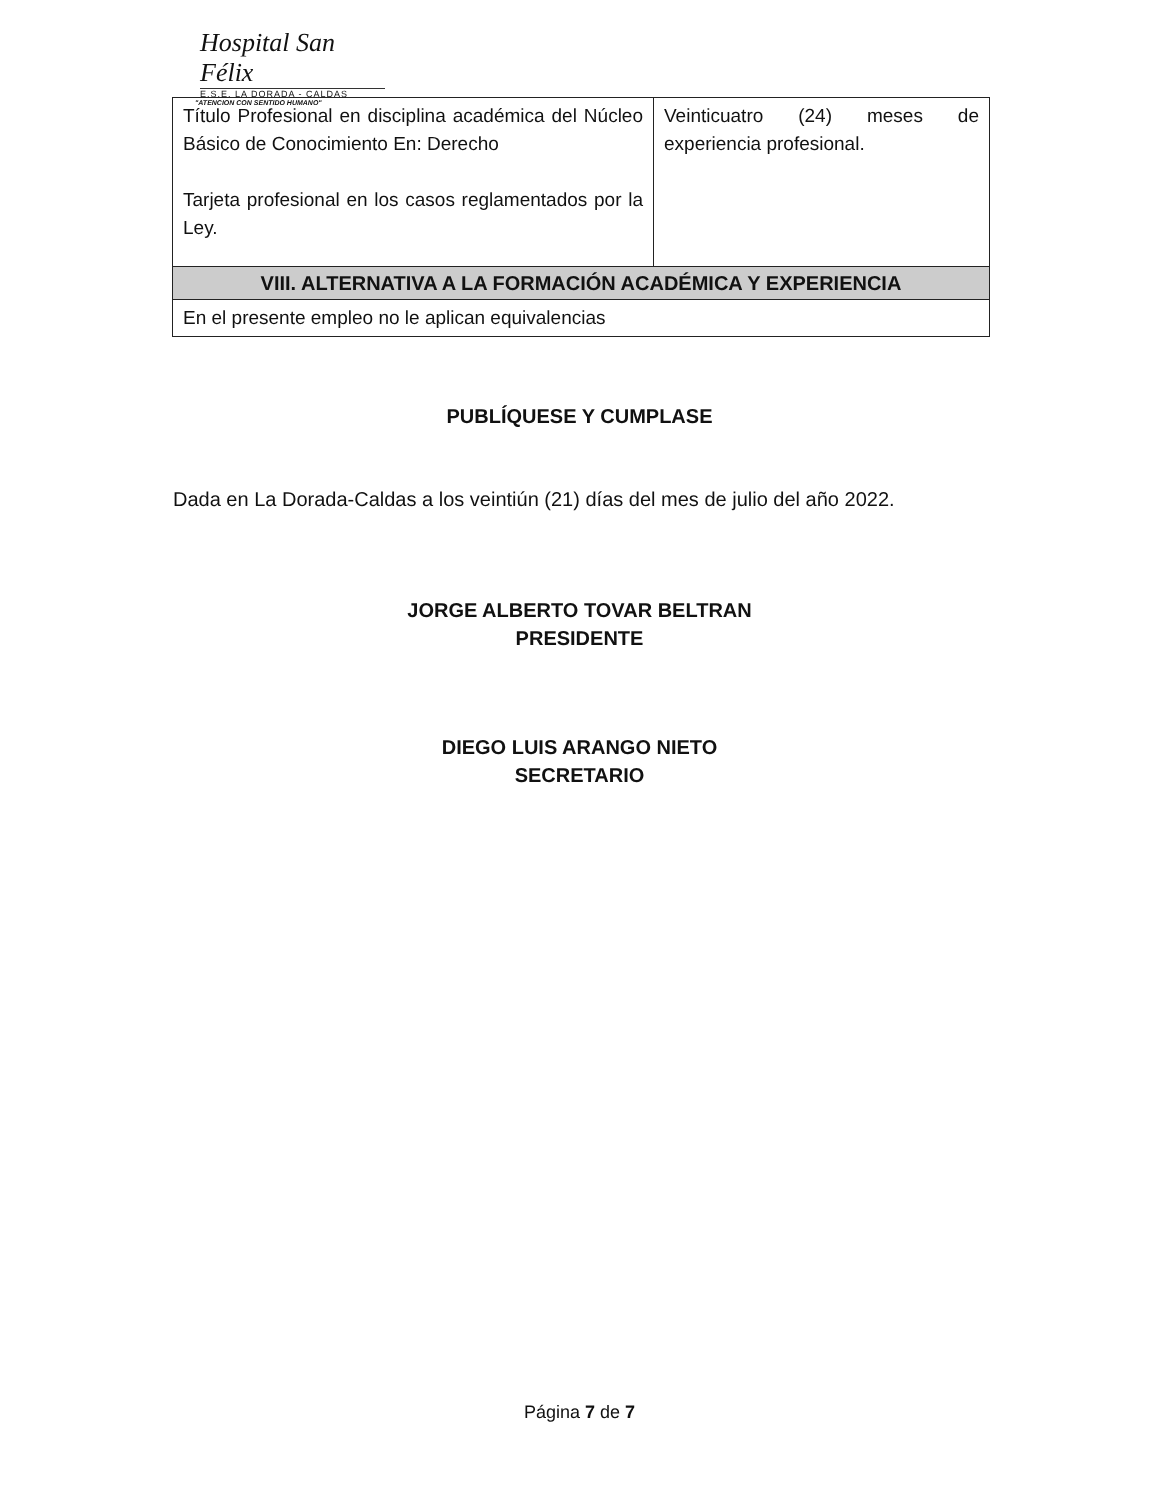Hospital San Félix
E.S.E. LA DORADA - CALDAS
"ATENCION CON SENTIDO HUMANO"
| Título Profesional en disciplina académica del Núcleo Básico de Conocimiento En: Derecho Tarjeta profesional en los casos reglamentados por la Ley. | Veinticuatro (24) meses de experiencia profesional. |
| VIII. ALTERNATIVA A LA FORMACIÓN ACADÉMICA Y EXPERIENCIA | |
| En el presente empleo no le aplican equivalencias | |
PUBLÍQUESE Y CUMPLASE
Dada en La Dorada-Caldas a los veintiún (21) días del mes de julio del año 2022.
JORGE ALBERTO TOVAR BELTRAN
PRESIDENTE
DIEGO LUIS ARANGO NIETO
SECRETARIO
Página 7 de 7